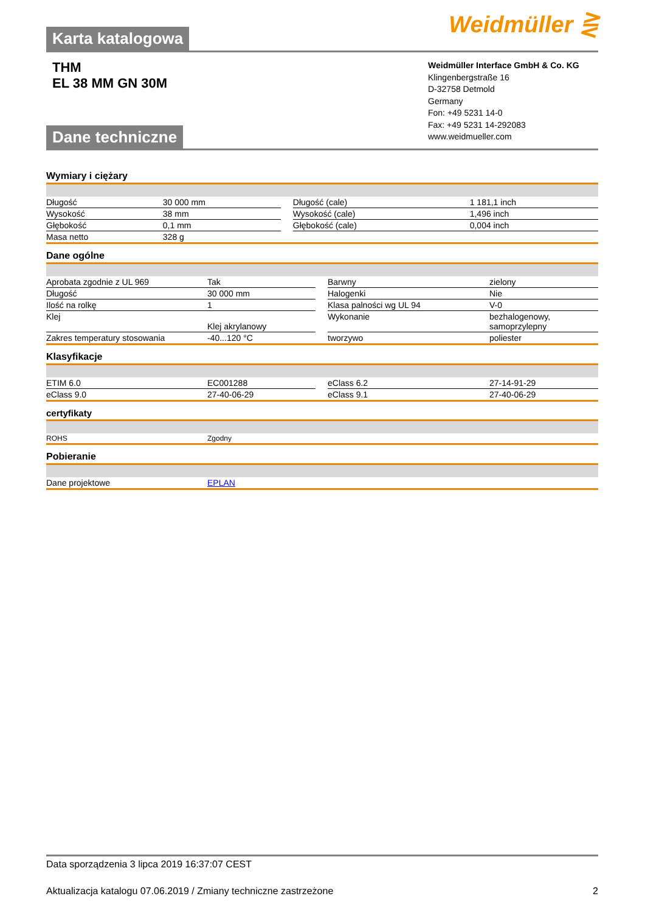Weidmüller ⋛ Karta katalogowa
THM
EL 38 MM GN 30M
Weidmüller Interface GmbH & Co. KG
Klingenbergstraße 16
D-32758 Detmold
Germany
Fon: +49 5231 14-0
Fax: +49 5231 14-292083
www.weidmueller.com
Dane techniczne
Wymiary i ciężary
| Długość | 30 000 mm | | Długość (cale) | 1 181,1 inch |
| Wysokość | 38 mm | | Wysokość (cale) | 1,496 inch |
| Głębokość | 0,1 mm | | Głębokość (cale) | 0,004 inch |
| Masa netto | 328 g | | | |
Dane ogólne
| Aprobata zgodnie z UL 969 | Tak | | Barwny | zielony |
| Długość | 30 000 mm | | Halogenki | Nie |
| Ilość na rolkę | 1 | | Klasa palności wg UL 94 | V-0 |
| Klej | Klej akrylanowy | | Wykonanie | bezhalogenowy, samoprzylepny |
| Zakres temperatury stosowania | -40...120 °C | | tworzywo | poliester |
Klasyfikacje
| ETIM 6.0 | EC001288 | | eClass 6.2 | 27-14-91-29 |
| eClass 9.0 | 27-40-06-29 | | eClass 9.1 | 27-40-06-29 |
certyfikaty
| ROHS | Zgodny |
Pobieranie
| Dane projektowe | EPLAN |
Data sporządzenia 3 lipca 2019 16:37:07 CEST
Aktualizacja katalogu 07.06.2019 / Zmiany techniczne zastrzeżone 2